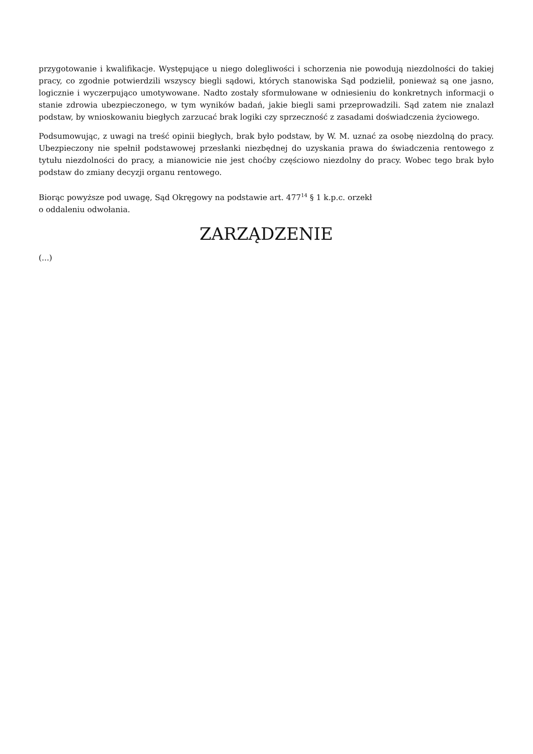przygotowanie i kwalifikacje. Występujące u niego dolegliwości i schorzenia nie powodują niezdolności do takiej pracy, co zgodnie potwierdzili wszyscy biegli sądowi, których stanowiska Sąd podzielił, ponieważ są one jasno, logicznie i wyczerpująco umotywowane. Nadto zostały sformułowane w odniesieniu do konkretnych informacji o stanie zdrowia ubezpieczonego, w tym wyników badań, jakie biegli sami przeprowadzili. Sąd zatem nie znalazł podstaw, by wnioskowaniu biegłych zarzucać brak logiki czy sprzeczność z zasadami doświadczenia życiowego.
Podsumowując, z uwagi na treść opinii biegłych, brak było podstaw, by W. M. uznać za osobę niezdolną do pracy. Ubezpieczony nie spełnił podstawowej przesłanki niezbędnej do uzyskania prawa do świadczenia rentowego z tytułu niezdolności do pracy, a mianowicie nie jest choćby częściowo niezdolny do pracy. Wobec tego brak było podstaw do zmiany decyzji organu rentowego.
Biorąc powyższe pod uwagę, Sąd Okręgowy na podstawie art. 477<sup>14</sup> § 1 k.p.c. orzekł
o oddaleniu odwołania.
ZARZĄDZENIE
(...)